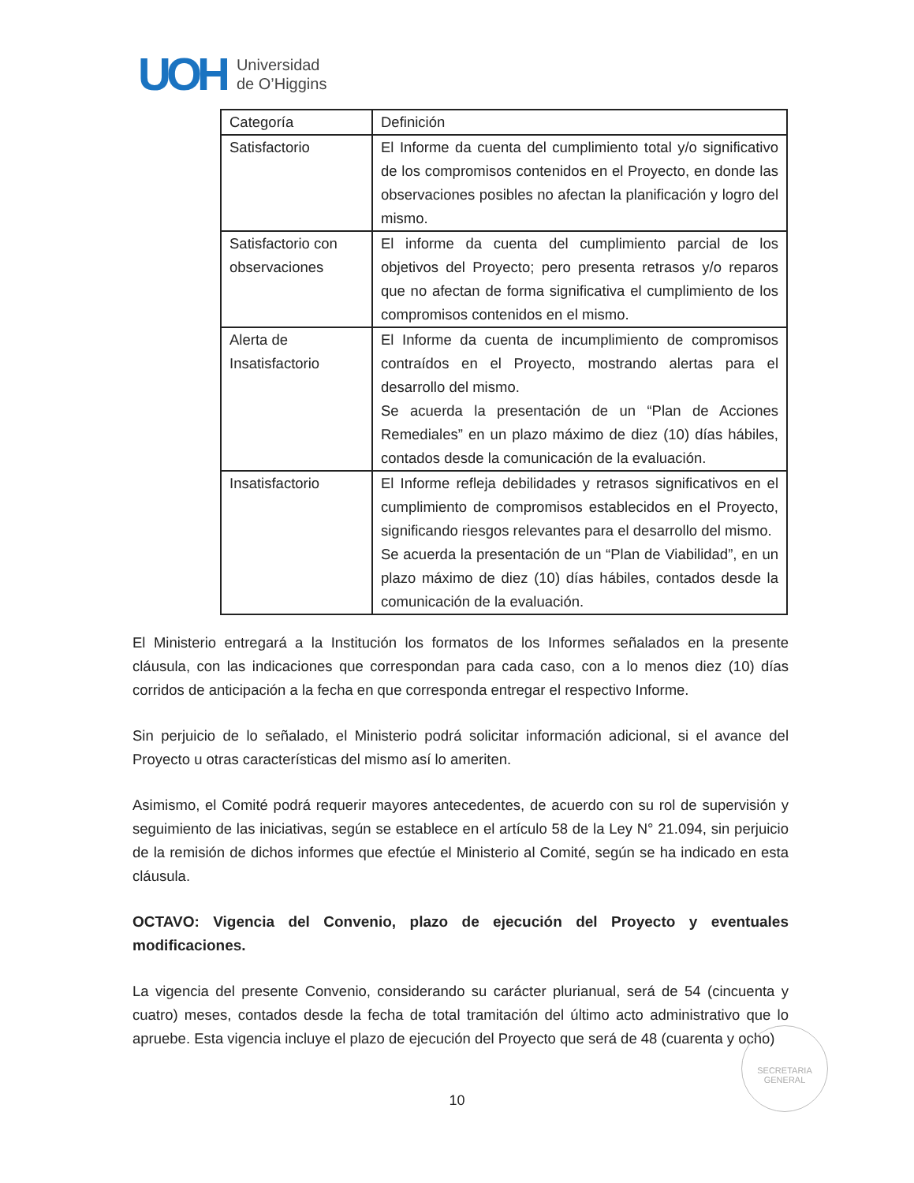UOH
Universidad
de O’Higgins
| Categoría | Definición |
| --- | --- |
| Satisfactorio | El Informe da cuenta del cumplimiento total y/o significativo de los compromisos contenidos en el Proyecto, en donde las observaciones posibles no afectan la planificación y logro del mismo. |
| Satisfactorio con observaciones | El informe da cuenta del cumplimiento parcial de los objetivos del Proyecto; pero presenta retrasos y/o reparos que no afectan de forma significativa el cumplimiento de los compromisos contenidos en el mismo. |
| Alerta de Insatisfactorio | El Informe da cuenta de incumplimiento de compromisos contraídos en el Proyecto, mostrando alertas para el desarrollo del mismo. Se acuerda la presentación de un “Plan de Acciones Remediales” en un plazo máximo de diez (10) días hábiles, contados desde la comunicación de la evaluación. |
| Insatisfactorio | El Informe refleja debilidades y retrasos significativos en el cumplimiento de compromisos establecidos en el Proyecto, significando riesgos relevantes para el desarrollo del mismo. Se acuerda la presentación de un “Plan de Viabilidad”, en un plazo máximo de diez (10) días hábiles, contados desde la comunicación de la evaluación. |
El Ministerio entregará a la Institución los formatos de los Informes señalados en la presente cláusula, con las indicaciones que correspondan para cada caso, con a lo menos diez (10) días corridos de anticipación a la fecha en que corresponda entregar el respectivo Informe.
Sin perjuicio de lo señalado, el Ministerio podrá solicitar información adicional, si el avance del Proyecto u otras características del mismo así lo ameriten.
Asimismo, el Comité podrá requerir mayores antecedentes, de acuerdo con su rol de supervisión y seguimiento de las iniciativas, según se establece en el artículo 58 de la Ley N° 21.094, sin perjuicio de la remisión de dichos informes que efectúe el Ministerio al Comité, según se ha indicado en esta cláusula.
OCTAVO: Vigencia del Convenio, plazo de ejecución del Proyecto y eventuales modificaciones.
La vigencia del presente Convenio, considerando su carácter plurianual, será de 54 (cincuenta y cuatro) meses, contados desde la fecha de total tramitación del último acto administrativo que lo apruebe. Esta vigencia incluye el plazo de ejecución del Proyecto que será de 48 (cuarenta y ocho)
SECRETARIA
GENERAL
10